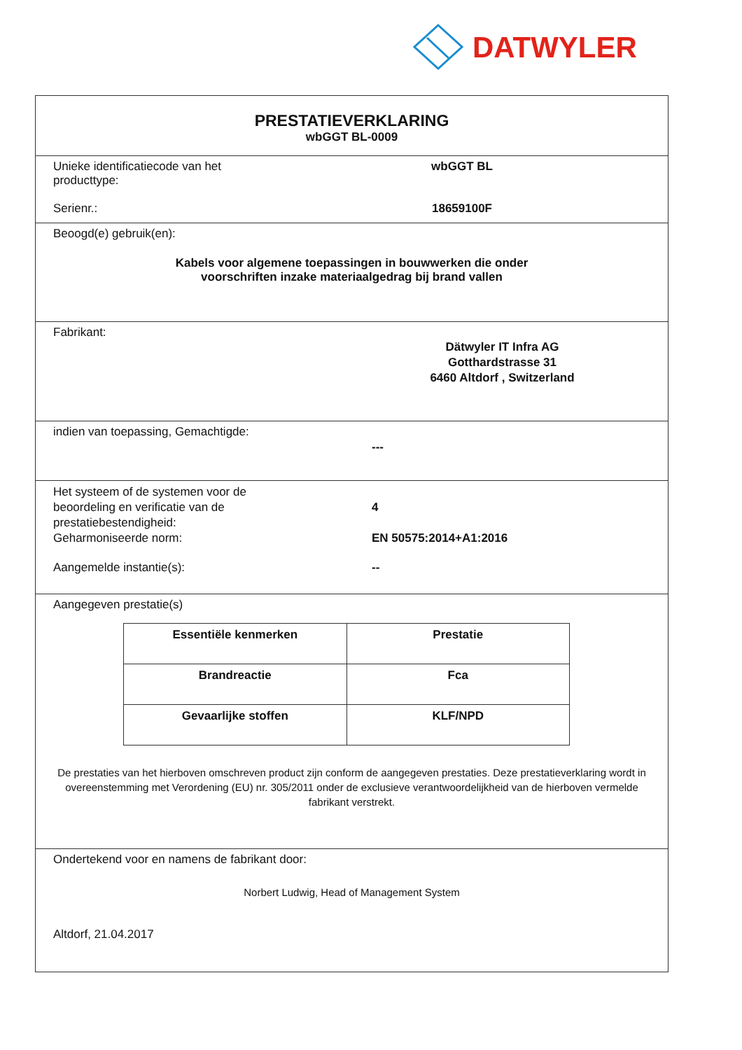DATWYLER
PRESTATIEVERKLARING
wbGGT BL-0009
Unieke identificatiecode van het
producttype:
wbGGT BL
Serienr.: 18659100F
Beoogd(e) gebruik(en):
Kabels voor algemene toepassingen in bouwwerken die onder
voorschriften inzake materiaalgedrag bij brand vallen
Fabrikant:
Dätwyler IT Infra AG
Gotthardstrasse 31
6460 Altdorf , Switzerland
indien van toepassing, Gemachtigde:
---
Het systeem of de systemen voor de
beoordeling en verificatie van de
prestatiebestendigheid:
4
Geharmoniseerde norm: EN 50575:2014+A1:2016
Aangemelde instantie(s): --
Aangegeven prestatie(s)
| Essentiële kenmerken | Prestatie |
| --- | --- |
| Brandreactie | Fca |
| Gevaarlijke stoffen | KLF/NPD |
De prestaties van het hierboven omschreven product zijn conform de aangegeven prestaties. Deze prestatieverklaring wordt in overeenstemming met Verordening (EU) nr. 305/2011 onder de exclusieve verantwoordelijkheid van de hierboven vermelde fabrikant verstrekt.
Ondertekend voor en namens de fabrikant door:
Norbert Ludwig, Head of Management System
Altdorf, 21.04.2017